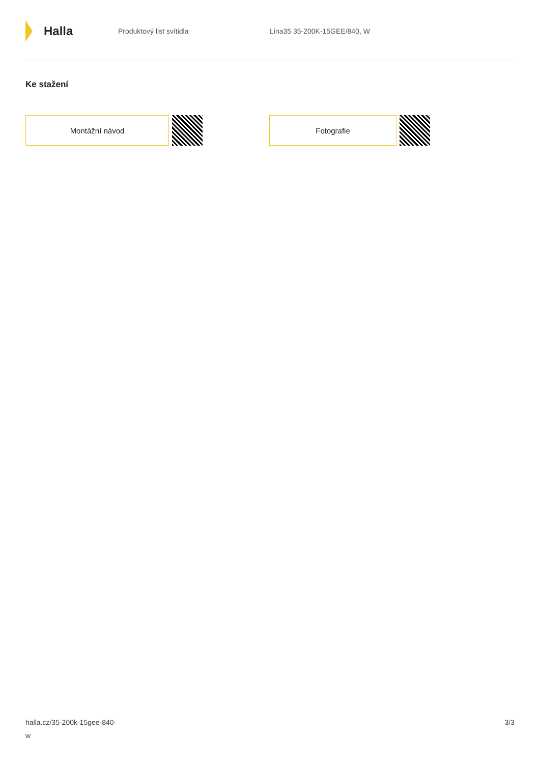Halla
Produktový list svítidla Lina35 35-200K-15GEE/840, W
Ke stažení
Montážní návod Fotografie
halla.cz/35-200k-15gee-840-
w
3/3